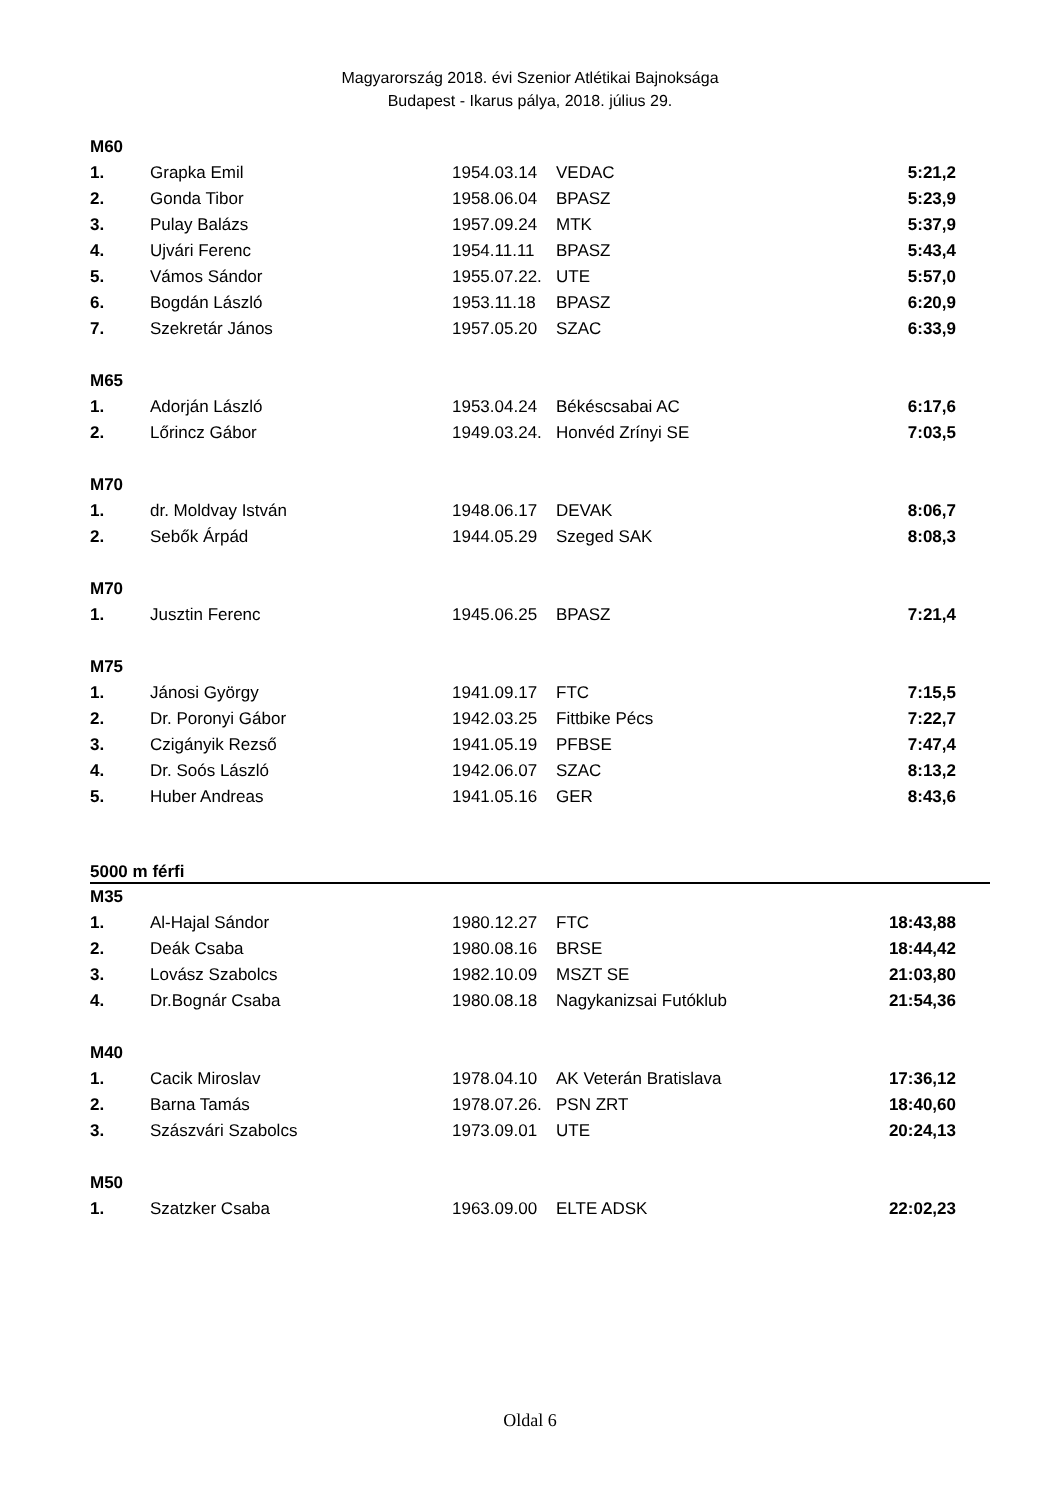Magyarország 2018. évi Szenior Atlétikai Bajnoksága
Budapest - Ikarus pálya, 2018. július 29.
| M60 | | | | |
| 1. | Grapka Emil | 1954.03.14 | VEDAC | 5:21,2 |
| 2. | Gonda Tibor | 1958.06.04 | BPASZ | 5:23,9 |
| 3. | Pulay Balázs | 1957.09.24 | MTK | 5:37,9 |
| 4. | Ujvári Ferenc | 1954.11.11 | BPASZ | 5:43,4 |
| 5. | Vámos Sándor | 1955.07.22. | UTE | 5:57,0 |
| 6. | Bogdán László | 1953.11.18 | BPASZ | 6:20,9 |
| 7. | Szekretár János | 1957.05.20 | SZAC | 6:33,9 |
| M65 | | | | |
| 1. | Adorján László | 1953.04.24 | Békéscsabai AC | 6:17,6 |
| 2. | Lőrincz Gábor | 1949.03.24. | Honvéd Zrínyi SE | 7:03,5 |
| M70 | | | | |
| 1. | dr. Moldvay István | 1948.06.17 | DEVAK | 8:06,7 |
| 2. | Sebők Árpád | 1944.05.29 | Szeged SAK | 8:08,3 |
| M70 | | | | |
| 1. | Jusztin Ferenc | 1945.06.25 | BPASZ | 7:21,4 |
| M75 | | | | |
| 1. | Jánosi György | 1941.09.17 | FTC | 7:15,5 |
| 2. | Dr. Poronyi Gábor | 1942.03.25 | Fittbike Pécs | 7:22,7 |
| 3. | Czigányik Rezső | 1941.05.19 | PFBSE | 7:47,4 |
| 4. | Dr. Soós László | 1942.06.07 | SZAC | 8:13,2 |
| 5. | Huber Andreas | 1941.05.16 | GER | 8:43,6 |
5000 m férfi
| M35 | | | | |
| 1. | Al-Hajal Sándor | 1980.12.27 | FTC | 18:43,88 |
| 2. | Deák Csaba | 1980.08.16 | BRSE | 18:44,42 |
| 3. | Lovász Szabolcs | 1982.10.09 | MSZT SE | 21:03,80 |
| 4. | Dr.Bognár Csaba | 1980.08.18 | Nagykanizsai Futóklub | 21:54,36 |
| M40 | | | | |
| 1. | Cacik Miroslav | 1978.04.10 | AK Veterán Bratislava | 17:36,12 |
| 2. | Barna Tamás | 1978.07.26. | PSN ZRT | 18:40,60 |
| 3. | Szászvári Szabolcs | 1973.09.01 | UTE | 20:24,13 |
| M50 | | | | |
| 1. | Szatzker Csaba | 1963.09.00 | ELTE ADSK | 22:02,23 |
Oldal 6